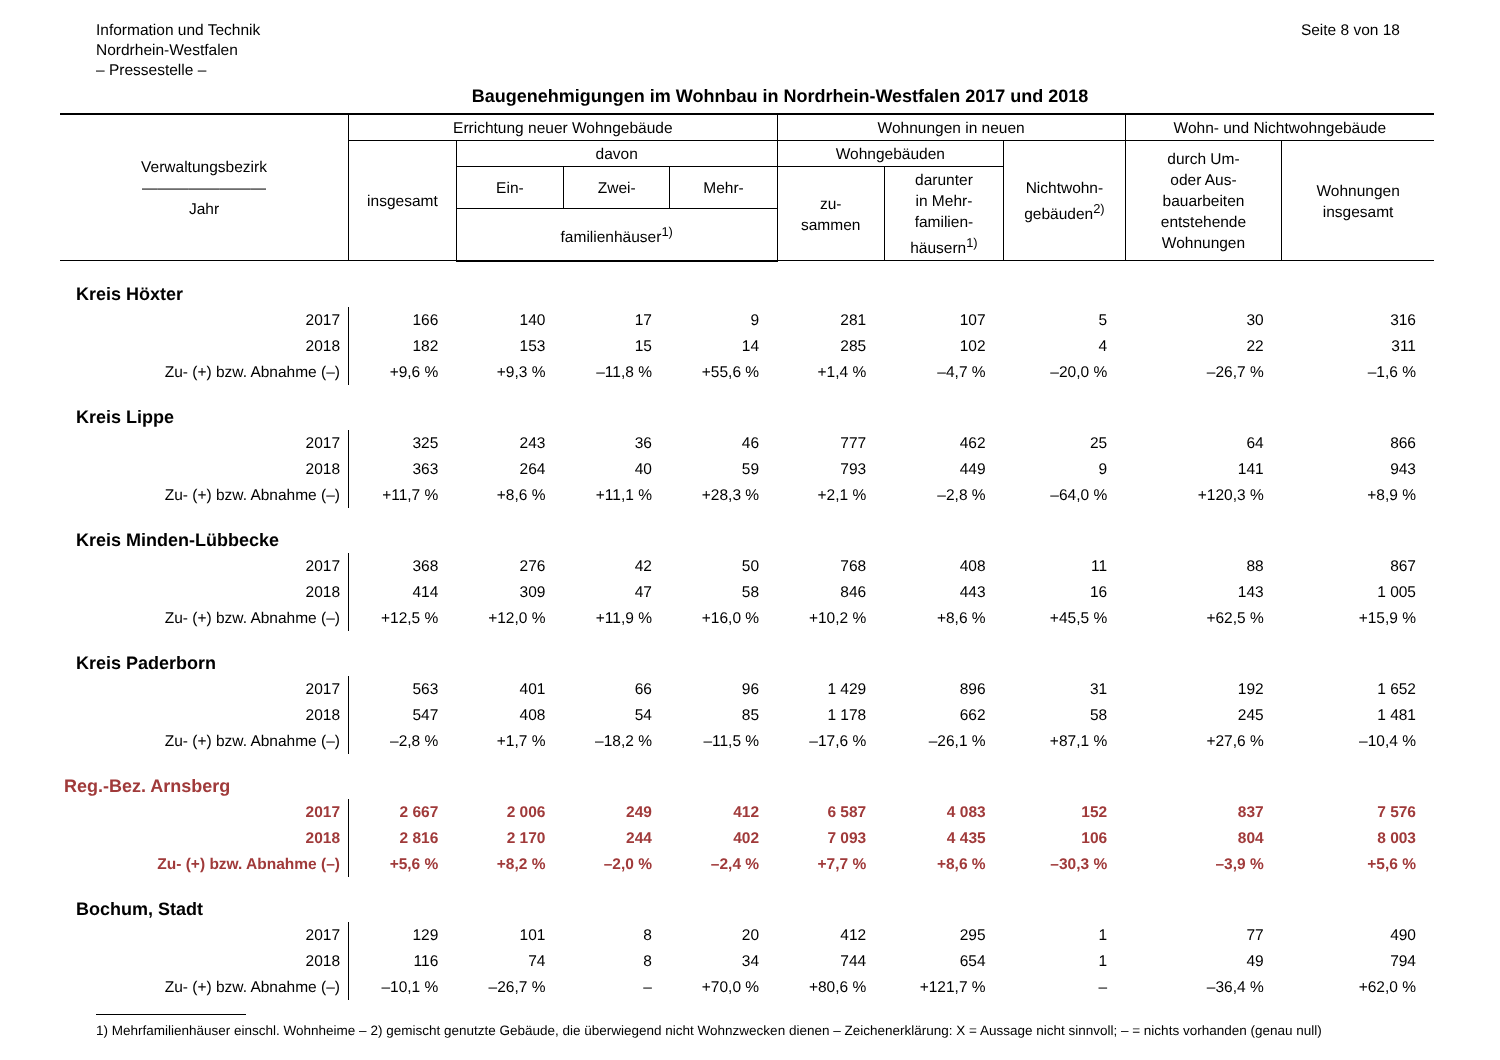Information und Technik
Nordrhein-Westfalen
– Pressestelle –
Seite 8 von 18
Baugenehmigungen im Wohnbau in Nordrhein-Westfalen 2017 und 2018
| Verwaltungsbezirk ———————— Jahr | Errichtung neuer Wohngebäude | | | | Wohnungen in neuen | | | Wohn- und Nichtwohngebäude | |
| --- | --- | --- | --- | --- | --- | --- | --- | --- | --- |
| | insgesamt | davon | | | Wohngebäuden | | Nichtwohn- gebäuden<sup>2)</sup> | durch Um- oder Aus- bauarbeiten entstehende Wohnungen | Wohnungen insgesamt |
| | | Ein- | Zwei- | Mehr- | zu- sammen | darunter in Mehr- familien- häusern<sup>1)</sup> | | | |
| | | familienhäuser<sup>1)</sup> | | | | | | | |
| Kreis Höxter | | | | | | | | | |
| 2017 | 166 | 140 | 17 | 9 | 281 | 107 | 5 | 30 | 316 |
| 2018 | 182 | 153 | 15 | 14 | 285 | 102 | 4 | 22 | 311 |
| Zu- (+) bzw. Abnahme (–) | +9,6 % | +9,3 % | –11,8 % | +55,6 % | +1,4 % | –4,7 % | –20,0 % | –26,7 % | –1,6 % |
| Kreis Lippe | | | | | | | | | |
| 2017 | 325 | 243 | 36 | 46 | 777 | 462 | 25 | 64 | 866 |
| 2018 | 363 | 264 | 40 | 59 | 793 | 449 | 9 | 141 | 943 |
| Zu- (+) bzw. Abnahme (–) | +11,7 % | +8,6 % | +11,1 % | +28,3 % | +2,1 % | –2,8 % | –64,0 % | +120,3 % | +8,9 % |
| Kreis Minden-Lübbecke | | | | | | | | | |
| 2017 | 368 | 276 | 42 | 50 | 768 | 408 | 11 | 88 | 867 |
| 2018 | 414 | 309 | 47 | 58 | 846 | 443 | 16 | 143 | 1 005 |
| Zu- (+) bzw. Abnahme (–) | +12,5 % | +12,0 % | +11,9 % | +16,0 % | +10,2 % | +8,6 % | +45,5 % | +62,5 % | +15,9 % |
| Kreis Paderborn | | | | | | | | | |
| 2017 | 563 | 401 | 66 | 96 | 1 429 | 896 | 31 | 192 | 1 652 |
| 2018 | 547 | 408 | 54 | 85 | 1 178 | 662 | 58 | 245 | 1 481 |
| Zu- (+) bzw. Abnahme (–) | –2,8 % | +1,7 % | –18,2 % | –11,5 % | –17,6 % | –26,1 % | +87,1 % | +27,6 % | –10,4 % |
| Reg.-Bez. Arnsberg | | | | | | | | | |
| 2017 | 2 667 | 2 006 | 249 | 412 | 6 587 | 4 083 | 152 | 837 | 7 576 |
| 2018 | 2 816 | 2 170 | 244 | 402 | 7 093 | 4 435 | 106 | 804 | 8 003 |
| Zu- (+) bzw. Abnahme (–) | +5,6 % | +8,2 % | –2,0 % | –2,4 % | +7,7 % | +8,6 % | –30,3 % | –3,9 % | +5,6 % |
| Bochum, Stadt | | | | | | | | | |
| 2017 | 129 | 101 | 8 | 20 | 412 | 295 | 1 | 77 | 490 |
| 2018 | 116 | 74 | 8 | 34 | 744 | 654 | 1 | 49 | 794 |
| Zu- (+) bzw. Abnahme (–) | –10,1 % | –26,7 % | – | +70,0 % | +80,6 % | +121,7 % | – | –36,4 % | +62,0 % |
1) Mehrfamilienhäuser einschl. Wohnheime – 2) gemischt genutzte Gebäude, die überwiegend nicht Wohnzwecken dienen – Zeichenerklärung: X = Aussage nicht sinnvoll; – = nichts vorhanden (genau null)